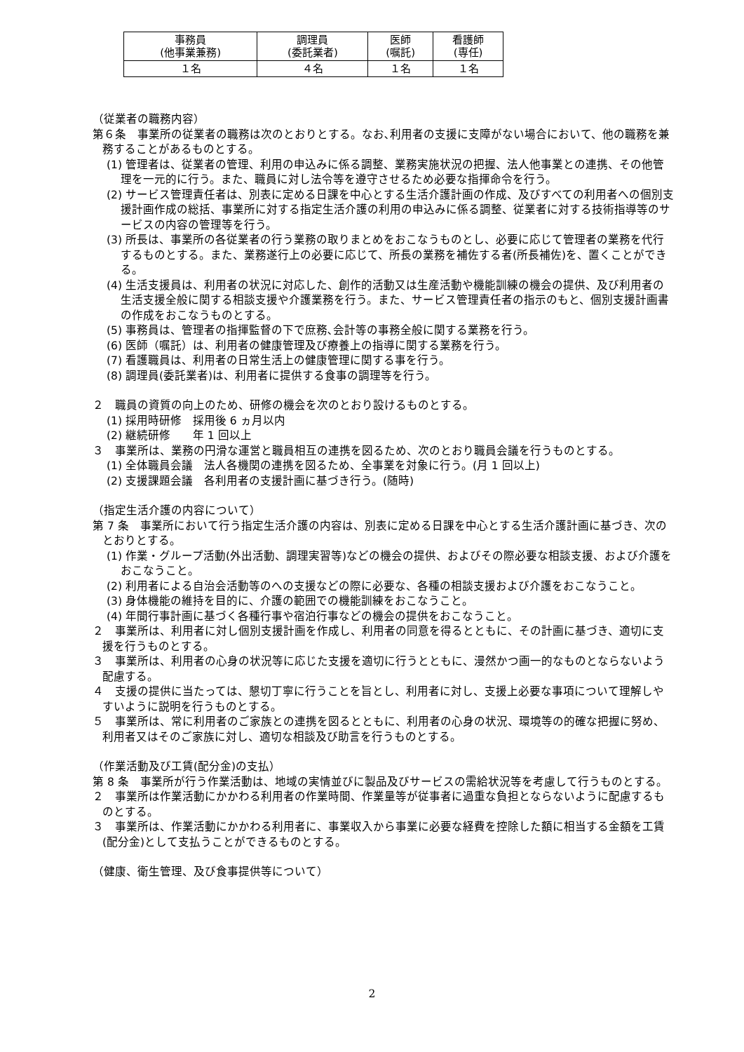| 事務員 (他事業兼務) | 調理員 (委託業者) | 医師 (嘱託) | 看護師 (専任) |
| １名 | ４名 | １名 | １名 |
（従業者の職務内容）
第６条　事業所の従業者の職務は次のとおりとする。なお､利用者の支援に支障がない場合において、他の職務を兼務することがあるものとする。
(1) 管理者は、従業者の管理、利用の申込みに係る調整、業務実施状況の把握、法人他事業との連携、その他管理を一元的に行う。また、職員に対し法令等を遵守させるため必要な指揮命令を行う。
(2) サービス管理責任者は、別表に定める日課を中心とする生活介護計画の作成、及びすべての利用者への個別支援計画作成の総括、事業所に対する指定生活介護の利用の申込みに係る調整、従業者に対する技術指導等のサービスの内容の管理等を行う。
(3) 所長は、事業所の各従業者の行う業務の取りまとめをおこなうものとし、必要に応じて管理者の業務を代行するものとする。また、業務遂行上の必要に応じて、所長の業務を補佐する者(所長補佐)を、置くことができる。
(4) 生活支援員は、利用者の状況に対応した、創作的活動又は生産活動や機能訓練の機会の提供、及び利用者の生活支援全般に関する相談支援や介護業務を行う。また、サービス管理責任者の指示のもと、個別支援計画書の作成をおこなうものとする。
(5) 事務員は、管理者の指揮監督の下で庶務､会計等の事務全般に関する業務を行う。
(6) 医師（嘱託）は、利用者の健康管理及び療養上の指導に関する業務を行う。
(7) 看護職員は、利用者の日常生活上の健康管理に関する事を行う。
(8) 調理員(委託業者)は、利用者に提供する食事の調理等を行う。
２　職員の資質の向上のため、研修の機会を次のとおり設けるものとする。
(1) 採用時研修　採用後 6 ヵ月以内
(2) 継続研修　　年 1 回以上
３　事業所は、業務の円滑な運営と職員相互の連携を図るため、次のとおり職員会議を行うものとする。
(1) 全体職員会議　法人各機関の連携を図るため、全事業を対象に行う。(月 1 回以上)
(2) 支援課題会議　各利用者の支援計画に基づき行う。(随時)
（指定生活介護の内容について）
第 7 条　事業所において行う指定生活介護の内容は、別表に定める日課を中心とする生活介護計画に基づき、次のとおりとする。
(1) 作業・グループ活動(外出活動、調理実習等)などの機会の提供、およびその際必要な相談支援、および介護をおこなうこと。
(2) 利用者による自治会活動等のへの支援などの際に必要な、各種の相談支援および介護をおこなうこと。
(3) 身体機能の維持を目的に、介護の範囲での機能訓練をおこなうこと。
(4) 年間行事計画に基づく各種行事や宿泊行事などの機会の提供をおこなうこと。
２　事業所は、利用者に対し個別支援計画を作成し、利用者の同意を得るとともに、その計画に基づき、適切に支援を行うものとする。
３　事業所は、利用者の心身の状況等に応じた支援を適切に行うとともに、漫然かつ画一的なものとならないよう配慮する。
４　支援の提供に当たっては、懇切丁寧に行うことを旨とし、利用者に対し、支援上必要な事項について理解しやすいように説明を行うものとする。
５　事業所は、常に利用者のご家族との連携を図るとともに、利用者の心身の状況、環境等の的確な把握に努め、利用者又はそのご家族に対し、適切な相談及び助言を行うものとする。
（作業活動及び工賃(配分金)の支払）
第 8 条　事業所が行う作業活動は、地域の実情並びに製品及びサービスの需給状況等を考慮して行うものとする。
２　事業所は作業活動にかかわる利用者の作業時間、作業量等が従事者に過重な負担とならないように配慮するものとする。
３　事業所は、作業活動にかかわる利用者に、事業収入から事業に必要な経費を控除した額に相当する金額を工賃(配分金)として支払うことができるものとする。
（健康、衛生管理、及び食事提供等について）
2